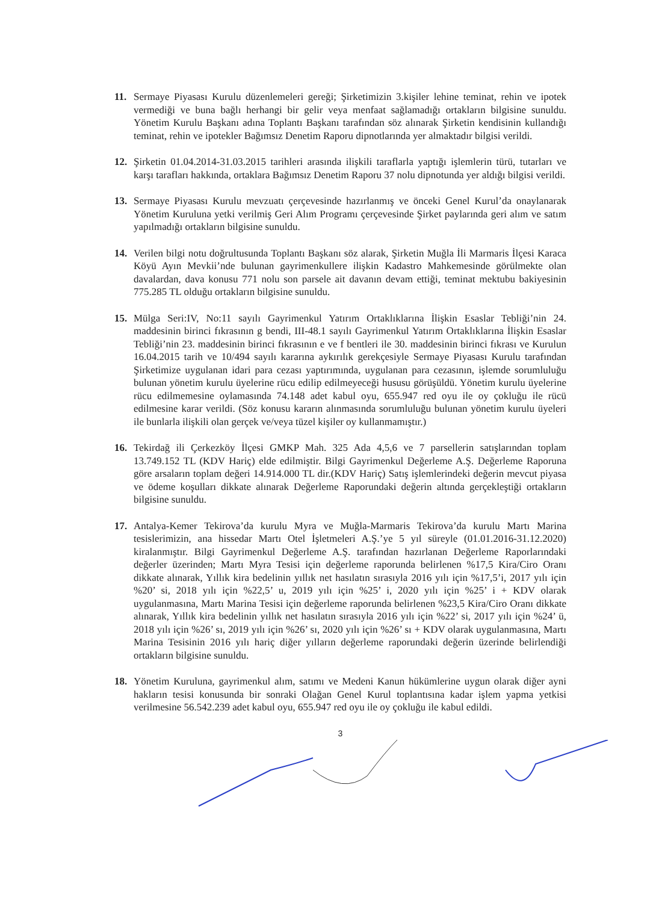11. Sermaye Piyasası Kurulu düzenlemeleri gereği; Şirketimizin 3.kişiler lehine teminat, rehin ve ipotek vermediği ve buna bağlı herhangi bir gelir veya menfaat sağlamadığı ortakların bilgisine sunuldu. Yönetim Kurulu Başkanı adına Toplantı Başkanı tarafından söz alınarak Şirketin kendisinin kullandığı teminat, rehin ve ipotekler Bağımsız Denetim Raporu dipnotlarında yer almaktadır bilgisi verildi.
12. Şirketin 01.04.2014-31.03.2015 tarihleri arasında ilişkili taraflarla yaptığı işlemlerin türü, tutarları ve karşı tarafları hakkında, ortaklara Bağımsız Denetim Raporu 37 nolu dipnotunda yer aldığı bilgisi verildi.
13. Sermaye Piyasası Kurulu mevzuatı çerçevesinde hazırlanmış ve önceki Genel Kurul’da onaylanarak Yönetim Kuruluna yetki verilmiş Geri Alım Programı çerçevesinde Şirket paylarında geri alım ve satım yapılmadığı ortakların bilgisine sunuldu.
14. Verilen bilgi notu doğrultusunda Toplantı Başkanı söz alarak, Şirketin Muğla İli Marmaris İlçesi Karaca Köyü Ayın Mevkii’nde bulunan gayrimenkullere ilişkin Kadastro Mahkemesinde görülmekte olan davalardan, dava konusu 771 nolu son parsele ait davanın devam ettiği, teminat mektubu bakiyesinin 775.285 TL olduğu ortakların bilgisine sunuldu.
15. Mülga Seri:IV, No:11 sayılı Gayrimenkul Yatırım Ortaklıklarına İlişkin Esaslar Tebliği’nin 24. maddesinin birinci fıkrasının g bendi, III-48.1 sayılı Gayrimenkul Yatırım Ortaklıklarına İlişkin Esaslar Tebliği’nin 23. maddesinin birinci fıkrasının e ve f bentleri ile 30. maddesinin birinci fıkrası ve Kurulun 16.04.2015 tarih ve 10/494 sayılı kararına aykırılık gerekçesiyle Sermaye Piyasası Kurulu tarafından Şirketimize uygulanan idari para cezası yaptırımında, uygulanan para cezasının, işlemde sorumluluğu bulunan yönetim kurulu üyelerine rücu edilip edilmeyeceği hususu görüşüldü. Yönetim kurulu üyelerine rücu edilmemesine oylamasında 74.148 adet kabul oyu, 655.947 red oyu ile oy çokluğu ile rücü edilmesine karar verildi. (Söz konusu kararın alınmasında sorumluluğu bulunan yönetim kurulu üyeleri ile bunlarla ilişkili olan gerçek ve/veya tüzel kişiler oy kullanmamıştır.)
16. Tekirdağ ili Çerkezköy İlçesi GMKP Mah. 325 Ada 4,5,6 ve 7 parsellerin satışlarından toplam 13.749.152 TL (KDV Hariç) elde edilmiştir. Bilgi Gayrimenkul Değerleme A.Ş. Değerleme Raporuna göre arsaların toplam değeri 14.914.000 TL dir.(KDV Hariç) Satış işlemlerindeki değerin mevcut piyasa ve ödeme koşulları dikkate alınarak Değerleme Raporundaki değerin altında gerçekleştiği ortakların bilgisine sunuldu.
17. Antalya-Kemer Tekirova’da kurulu Myra ve Muğla-Marmaris Tekirova’da kurulu Martı Marina tesislerimizin, ana hissedar Martı Otel İşletmeleri A.Ş.’ye 5 yıl süreyle (01.01.2016-31.12.2020) kiralanmıştır. Bilgi Gayrimenkul Değerleme A.Ş. tarafından hazırlanan Değerleme Raporlarındaki değerler üzerinden; Martı Myra Tesisi için değerleme raporunda belirlenen %17,5 Kira/Ciro Oranı dikkate alınarak, Yıllık kira bedelinin yıllık net hasılatın sırasıyla 2016 yılı için %17,5’i, 2017 yılı için %20’ si, 2018 yılı için %22,5’ u, 2019 yılı için %25’ i, 2020 yılı için %25’ i + KDV olarak uygulanmasına, Martı Marina Tesisi için değerleme raporunda belirlenen %23,5 Kira/Ciro Oranı dikkate alınarak, Yıllık kira bedelinin yıllık net hasılatın sırasıyla 2016 yılı için %22’ si, 2017 yılı için %24’ ü, 2018 yılı için %26’ sı, 2019 yılı için %26’ sı, 2020 yılı için %26’ sı + KDV olarak uygulanmasına, Martı Marina Tesisinin 2016 yılı hariç diğer yılların değerleme raporundaki değerin üzerinde belirlendiği ortakların bilgisine sunuldu.
18. Yönetim Kuruluna, gayrimenkul alım, satımı ve Medeni Kanun hükümlerine uygun olarak diğer ayni hakların tesisi konusunda bir sonraki Olağan Genel Kurul toplantısına kadar işlem yapma yetkisi verilmesine 56.542.239 adet kabul oyu, 655.947 red oyu ile oy çokluğu ile kabul edildi.
3